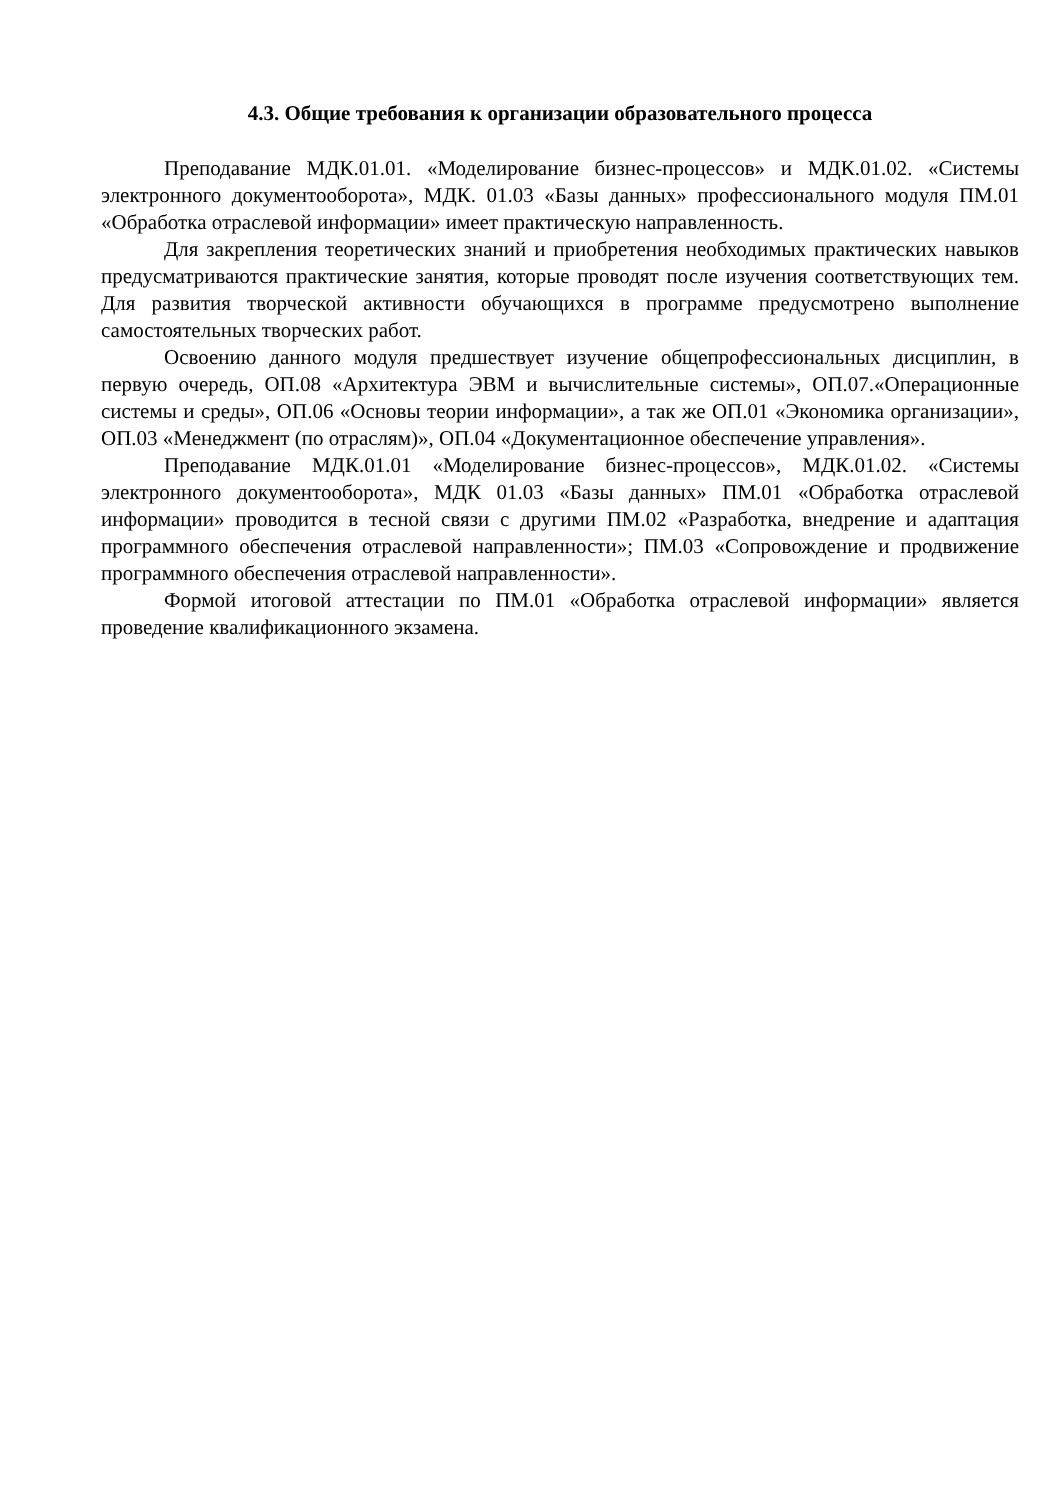4.3. Общие требования к организации образовательного процесса
Преподавание МДК.01.01. «Моделирование бизнес-процессов» и МДК.01.02. «Системы электронного документооборота», МДК. 01.03 «Базы данных» профессионального модуля ПМ.01 «Обработка отраслевой информации» имеет практическую направленность.
Для закрепления теоретических знаний и приобретения необходимых практических навыков предусматриваются практические занятия, которые проводят после изучения соответствующих тем. Для развития творческой активности обучающихся в программе предусмотрено выполнение самостоятельных творческих работ.
Освоению данного модуля предшествует изучение общепрофессиональных дисциплин, в первую очередь, ОП.08 «Архитектура ЭВМ и вычислительные системы», ОП.07.«Операционные системы и среды», ОП.06 «Основы теории информации», а так же ОП.01 «Экономика организации», ОП.03 «Менеджмент (по отраслям)», ОП.04 «Документационное обеспечение управления».
Преподавание МДК.01.01 «Моделирование бизнес-процессов», МДК.01.02. «Системы электронного документооборота», МДК 01.03 «Базы данных» ПМ.01 «Обработка отраслевой информации» проводится в тесной связи с другими ПМ.02 «Разработка, внедрение и адаптация программного обеспечения отраслевой направленности»; ПМ.03 «Сопровождение и продвижение программного обеспечения отраслевой направленности».
Формой итоговой аттестации по ПМ.01 «Обработка отраслевой информации» является проведение квалификационного экзамена.